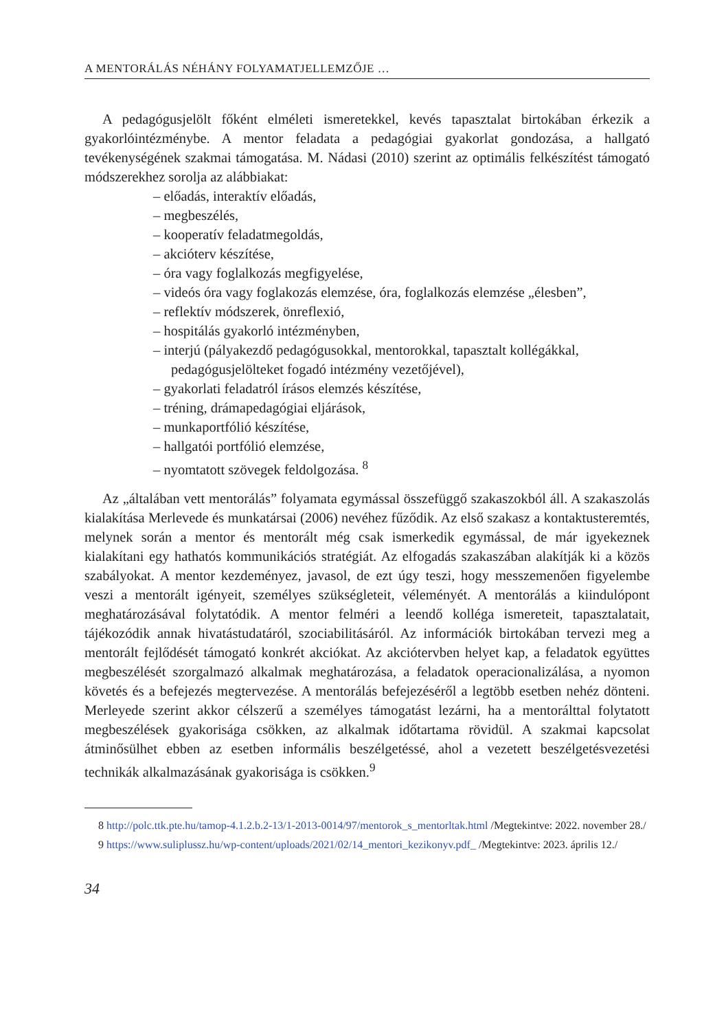A MENTORÁLÁS NÉHÁNY FOLYAMATJELLEMZŐJE …
A pedagógusjelölt főként elméleti ismeretekkel, kevés tapasztalat birtokában érkezik a gyakorlóintézménybe. A mentor feladata a pedagógiai gyakorlat gondozása, a hallgató tevékenységének szakmai támogatása. M. Nádasi (2010) szerint az optimális felkészítést támogató módszerekhez sorolja az alábbiakat:
– előadás, interaktív előadás,
– megbeszélés,
– kooperatív feladatmegoldás,
– akcióterv készítése,
– óra vagy foglalkozás megfigyelése,
– videós óra vagy foglakozás elemzése, óra, foglalkozás elemzése „élesben”,
– reflektív módszerek, önreflexió,
– hospitálás gyakorló intézményben,
– interjú (pályakezdő pedagógusokkal, mentorokkal, tapasztalt kollégákkal, pedagógusjelölteket fogadó intézmény vezetőjével),
– gyakorlati feladatról írásos elemzés készítése,
– tréning, drámapedagógiai eljárások,
– munkaportfólió készítése,
– hallgatói portfólió elemzése,
– nyomtatott szövegek feldolgozása. <sup>8</sup>
Az „általában vett mentorálás” folyamata egymással összefüggő szakaszokból áll. A szakaszolás kialakítása Merlevede és munkatársai (2006) nevéhez fűződik. Az első szakasz a kontaktusteremtés, melynek során a mentor és mentorált még csak ismerkedik egymással, de már igyekeznek kialakítani egy hathatós kommunikációs stratégiát. Az elfogadás szakaszában alakítják ki a közös szabályokat. A mentor kezdeményez, javasol, de ezt úgy teszi, hogy messzemenően figyelembe veszi a mentorált igényeit, személyes szükségleteit, véleményét. A mentorálás a kiindulópont meghatározásával folytatódik. A mentor felméri a leendő kolléga ismereteit, tapasztalatait, tájékozódik annak hivatástudatáról, szociabilitásáról. Az információk birtokában tervezi meg a mentorált fejlődését támogató konkrét akciókat. Az akciótervben helyet kap, a feladatok együttes megbeszélését szorgalmazó alkalmak meghatározása, a feladatok operacionalizálása, a nyomon követés és a befejezés megtervezése. A mentorálás befejezéséről a legtöbb esetben nehéz dönteni. Merleyede szerint akkor célszerű a személyes támogatást lezárni, ha a mentorálttal folytatott megbeszélések gyakorisága csökken, az alkalmak időtartama rövidül. A szakmai kapcsolat átminősülhet ebben az esetben informális beszélgetéssé, ahol a vezetett beszélgetésvezetési technikák alkalmazásának gyakorisága is csökken.<sup>9</sup>
8 http://polc.ttk.pte.hu/tamop-4.1.2.b.2-13/1-2013-0014/97/mentorok_s_mentorltak.html /Megtekintve: 2022. november 28./
9 https://www.suliplussz.hu/wp-content/uploads/2021/02/14_mentori_kezikonyv.pdf_ /Megtekintve: 2023. április 12./
34